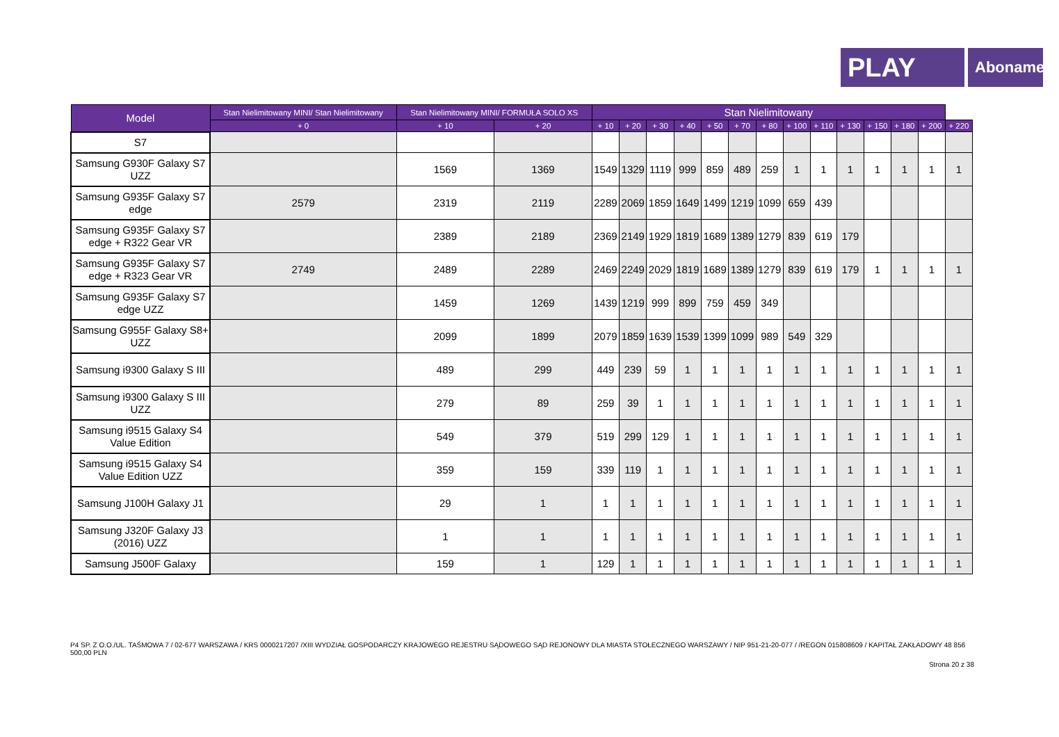PLAY
Abonament
| Model | Stan Nielimitowany MINI/ Stan Nielimitowany | Stan Nielimitowany MINI/ FORMUŁA SOLO XS | | Stan Nielimitowany | | | | | | | | | | | | | |
| --- | --- | --- | --- | --- | --- | --- | --- | --- | --- | --- | --- | --- | --- | --- | --- | --- | --- |
| | + 0 | + 10 | + 20 | + 10 | + 20 | + 30 | + 40 | + 50 | + 70 | + 80 | + 100 | + 110 | + 130 | + 150 | + 180 | + 200 | + 220 |
| S7 | | | | | | | | | | | | | | | | | |
| Samsung G930F Galaxy S7 UZZ | | 1569 | 1369 | 1549 | 1329 | 1119 | 999 | 859 | 489 | 259 | 1 | 1 | 1 | 1 | 1 | 1 | 1 |
| Samsung G935F Galaxy S7 edge | 2579 | 2319 | 2119 | 2289 | 2069 | 1859 | 1649 | 1499 | 1219 | 1099 | 659 | 439 | | | | | |
| Samsung G935F Galaxy S7 edge + R322 Gear VR | | 2389 | 2189 | 2369 | 2149 | 1929 | 1819 | 1689 | 1389 | 1279 | 839 | 619 | 179 | | | | |
| Samsung G935F Galaxy S7 edge + R323 Gear VR | 2749 | 2489 | 2289 | 2469 | 2249 | 2029 | 1819 | 1689 | 1389 | 1279 | 839 | 619 | 179 | 1 | 1 | 1 | 1 |
| Samsung G935F Galaxy S7 edge UZZ | | 1459 | 1269 | 1439 | 1219 | 999 | 899 | 759 | 459 | 349 | | | | | | | |
| Samsung G955F Galaxy S8+ UZZ | | 2099 | 1899 | 2079 | 1859 | 1639 | 1539 | 1399 | 1099 | 989 | 549 | 329 | | | | | |
| Samsung i9300 Galaxy S III | | 489 | 299 | 449 | 239 | 59 | 1 | 1 | 1 | 1 | 1 | 1 | 1 | 1 | 1 | 1 | 1 |
| Samsung i9300 Galaxy S III UZZ | | 279 | 89 | 259 | 39 | 1 | 1 | 1 | 1 | 1 | 1 | 1 | 1 | 1 | 1 | 1 | 1 |
| Samsung i9515 Galaxy S4 Value Edition | | 549 | 379 | 519 | 299 | 129 | 1 | 1 | 1 | 1 | 1 | 1 | 1 | 1 | 1 | 1 | 1 |
| Samsung i9515 Galaxy S4 Value Edition UZZ | | 359 | 159 | 339 | 119 | 1 | 1 | 1 | 1 | 1 | 1 | 1 | 1 | 1 | 1 | 1 | 1 |
| Samsung J100H Galaxy J1 | | 29 | 1 | 1 | 1 | 1 | 1 | 1 | 1 | 1 | 1 | 1 | 1 | 1 | 1 | 1 | 1 |
| Samsung J320F Galaxy J3 (2016) UZZ | | 1 | 1 | 1 | 1 | 1 | 1 | 1 | 1 | 1 | 1 | 1 | 1 | 1 | 1 | 1 | 1 |
| Samsung J500F Galaxy | | 159 | 1 | 129 | 1 | 1 | 1 | 1 | 1 | 1 | 1 | 1 | 1 | 1 | 1 | 1 | 1 |
P4 SP. Z O.O./UL. TAŚMOWA 7 / 02-677 WARSZAWA / KRS 0000217207 /XIII WYDZIAŁ GOSPODARCZY KRAJOWEGO REJESTRU SĄDOWEGO SĄD REJONOWY DLA MIASTA STOŁECZNEGO WARSZAWY / NIP 951-21-20-077 / /REGON 015808609 / KAPITAŁ ZAKŁADOWY 48 856 500,00 PLN
Strona 20 z 38